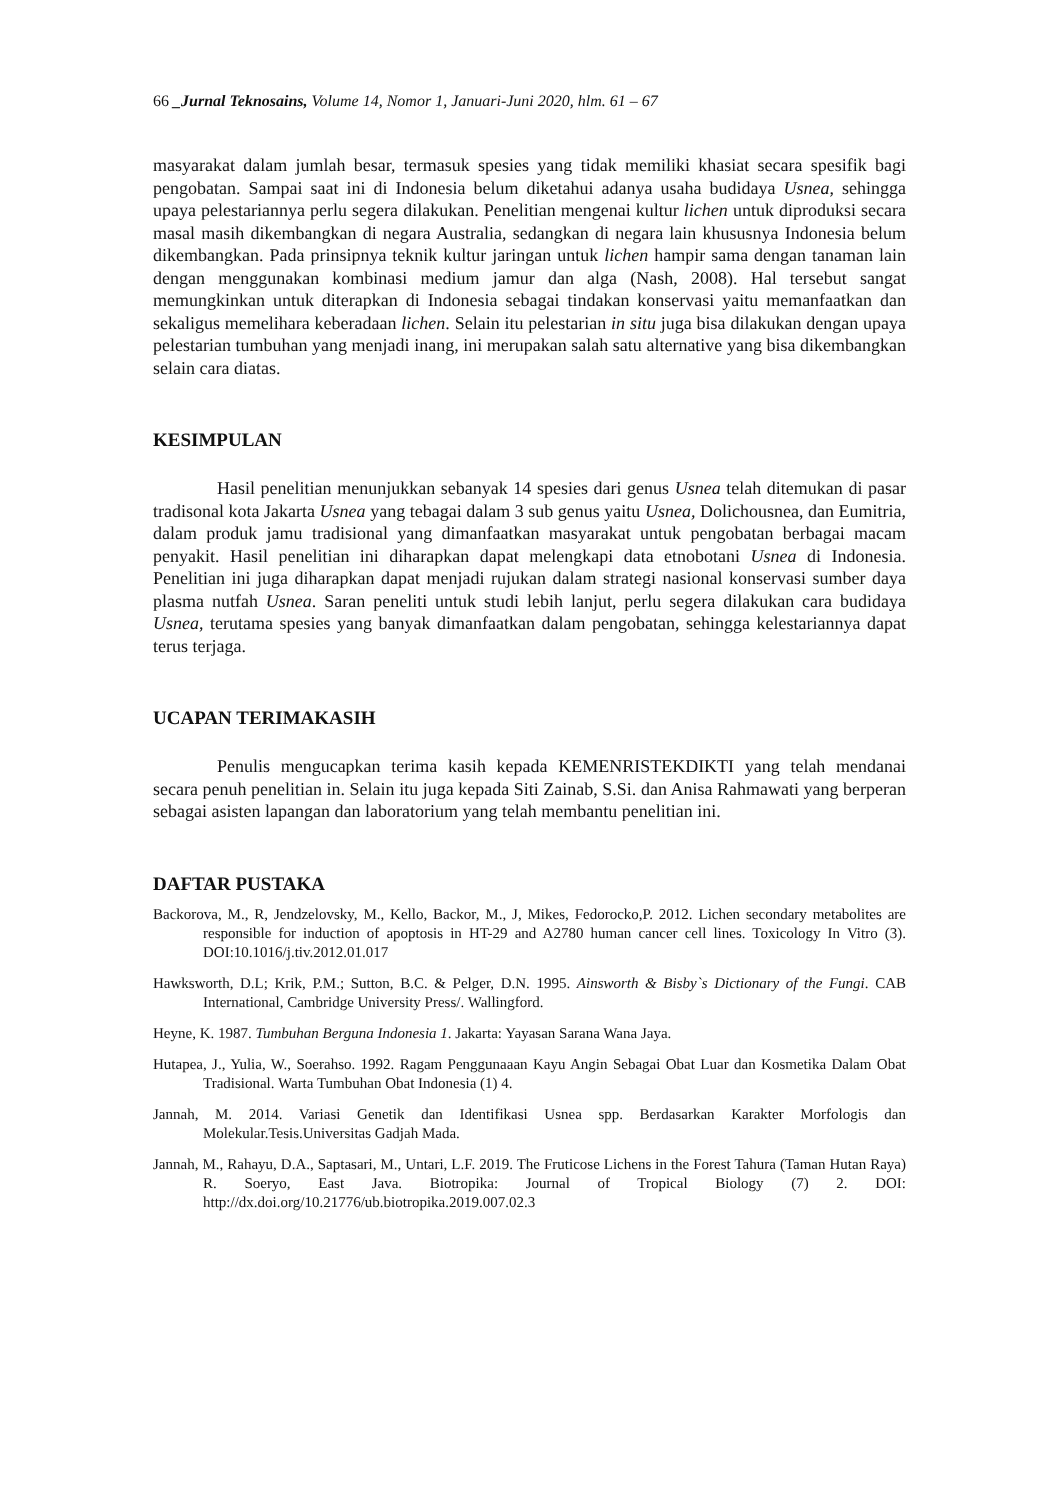66 _Jurnal Teknosains, Volume 14, Nomor 1, Januari-Juni 2020, hlm. 61 – 67
masyarakat dalam jumlah besar, termasuk spesies yang tidak memiliki khasiat secara spesifik bagi pengobatan. Sampai saat ini di Indonesia belum diketahui adanya usaha budidaya Usnea, sehingga upaya pelestariannya perlu segera dilakukan. Penelitian mengenai kultur lichen untuk diproduksi secara masal masih dikembangkan di negara Australia, sedangkan di negara lain khususnya Indonesia belum dikembangkan. Pada prinsipnya teknik kultur jaringan untuk lichen hampir sama dengan tanaman lain dengan menggunakan kombinasi medium jamur dan alga (Nash, 2008). Hal tersebut sangat memungkinkan untuk diterapkan di Indonesia sebagai tindakan konservasi yaitu memanfaatkan dan sekaligus memelihara keberadaan lichen. Selain itu pelestarian in situ juga bisa dilakukan dengan upaya pelestarian tumbuhan yang menjadi inang, ini merupakan salah satu alternative yang bisa dikembangkan selain cara diatas.
KESIMPULAN
Hasil penelitian menunjukkan sebanyak 14 spesies dari genus Usnea telah ditemukan di pasar tradisonal kota Jakarta Usnea yang tebagai dalam 3 sub genus yaitu Usnea, Dolichousnea, dan Eumitria, dalam produk jamu tradisional yang dimanfaatkan masyarakat untuk pengobatan berbagai macam penyakit. Hasil penelitian ini diharapkan dapat melengkapi data etnobotani Usnea di Indonesia. Penelitian ini juga diharapkan dapat menjadi rujukan dalam strategi nasional konservasi sumber daya plasma nutfah Usnea. Saran peneliti untuk studi lebih lanjut, perlu segera dilakukan cara budidaya Usnea, terutama spesies yang banyak dimanfaatkan dalam pengobatan, sehingga kelestariannya dapat terus terjaga.
UCAPAN TERIMAKASIH
Penulis mengucapkan terima kasih kepada KEMENRISTEKDIKTI yang telah mendanai secara penuh penelitian in. Selain itu juga kepada Siti Zainab, S.Si. dan Anisa Rahmawati yang berperan sebagai asisten lapangan dan laboratorium yang telah membantu penelitian ini.
DAFTAR PUSTAKA
Backorova, M., R, Jendzelovsky, M., Kello, Backor, M., J, Mikes, Fedorocko,P. 2012. Lichen secondary metabolites are responsible for induction of apoptosis in HT-29 and A2780 human cancer cell lines. Toxicology In Vitro (3). DOI:10.1016/j.tiv.2012.01.017
Hawksworth, D.L; Krik, P.M.; Sutton, B.C. & Pelger, D.N. 1995. Ainsworth & Bisby`s Dictionary of the Fungi. CAB International, Cambridge University Press/. Wallingford.
Heyne, K. 1987. Tumbuhan Berguna Indonesia 1. Jakarta: Yayasan Sarana Wana Jaya.
Hutapea, J., Yulia, W., Soerahso. 1992. Ragam Penggunaaan Kayu Angin Sebagai Obat Luar dan Kosmetika Dalam Obat Tradisional. Warta Tumbuhan Obat Indonesia (1) 4.
Jannah, M. 2014. Variasi Genetik dan Identifikasi Usnea spp. Berdasarkan Karakter Morfologis dan Molekular.Tesis.Universitas Gadjah Mada.
Jannah, M., Rahayu, D.A., Saptasari, M., Untari, L.F. 2019. The Fruticose Lichens in the Forest Tahura (Taman Hutan Raya) R. Soeryo, East Java. Biotropika: Journal of Tropical Biology (7) 2. DOI: http://dx.doi.org/10.21776/ub.biotropika.2019.007.02.3